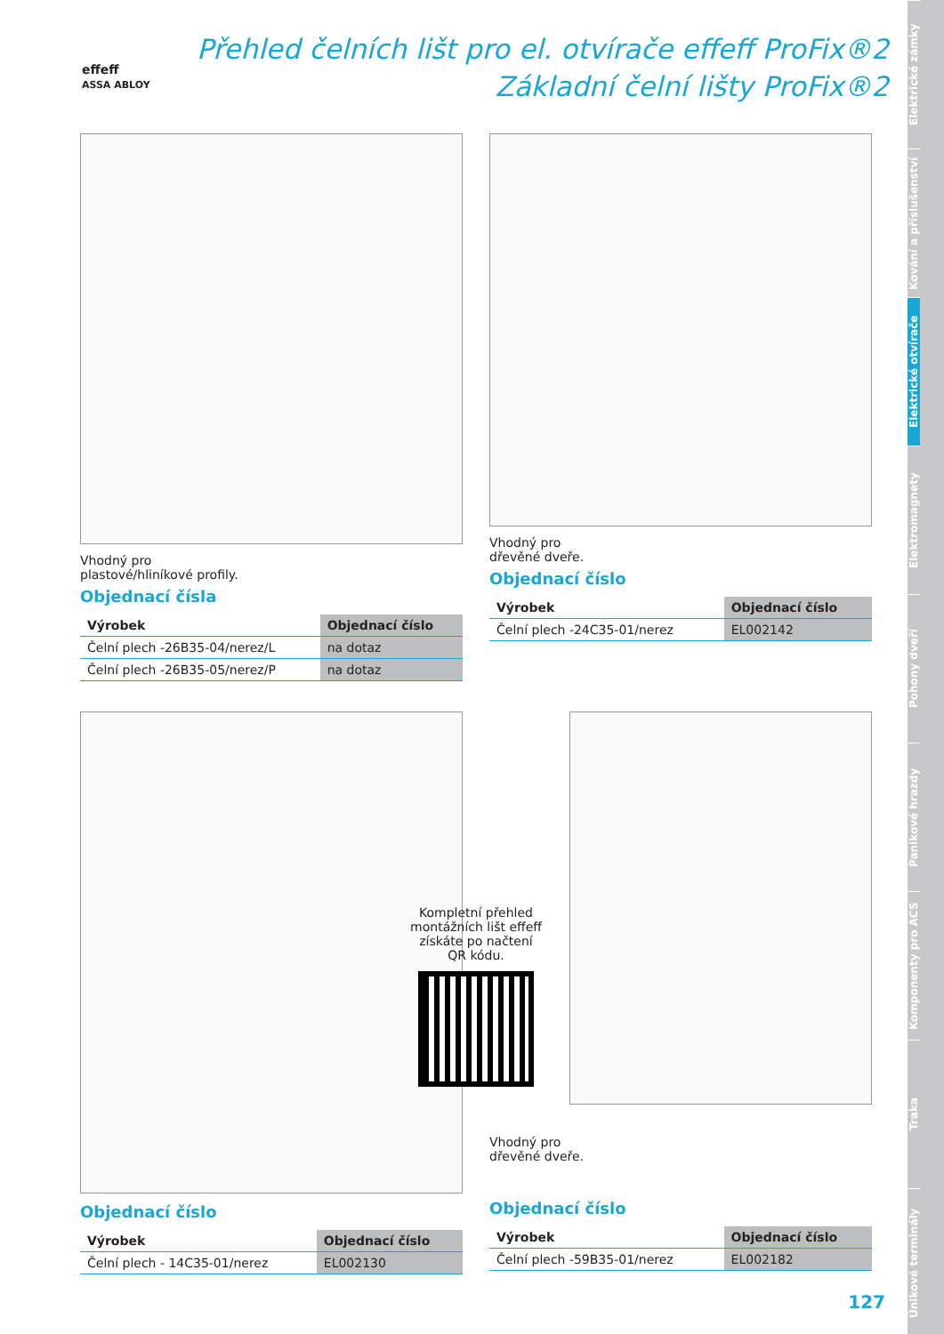effeff
ASSA ABLOY
Přehled čelních lišt pro el. otvírače effeff ProFix®2
Základní čelní lišty ProFix®2
Vhodný pro
plastové/hliníkové profily.
Objednací čísla
| Výrobek | Objednací číslo |
| --- | --- |
| Čelní plech -26B35-04/nerez/L | na dotaz |
| Čelní plech -26B35-05/nerez/P | na dotaz |
Vhodný pro
dřevěné dveře.
Objednací číslo
| Výrobek | Objednací číslo |
| --- | --- |
| Čelní plech -24C35-01/nerez | EL002142 |
Objednací číslo
| Výrobek | Objednací číslo |
| --- | --- |
| Čelní plech - 14C35-01/nerez | EL002130 |
Kompletní přehled montážních lišt effeff získáte po načtení QR kódu.
Vhodný pro
dřevěné dveře.
Objednací číslo
| Výrobek | Objednací číslo |
| --- | --- |
| Čelní plech -59B35-01/nerez | EL002182 |
127
Elektrické zámky
Kování a příslušenství
Elektrické otvírače
Elektromagnety
Pohony dveří
Panikové hrazdy
Komponenty pro ACS
Traka
Únikové terminály